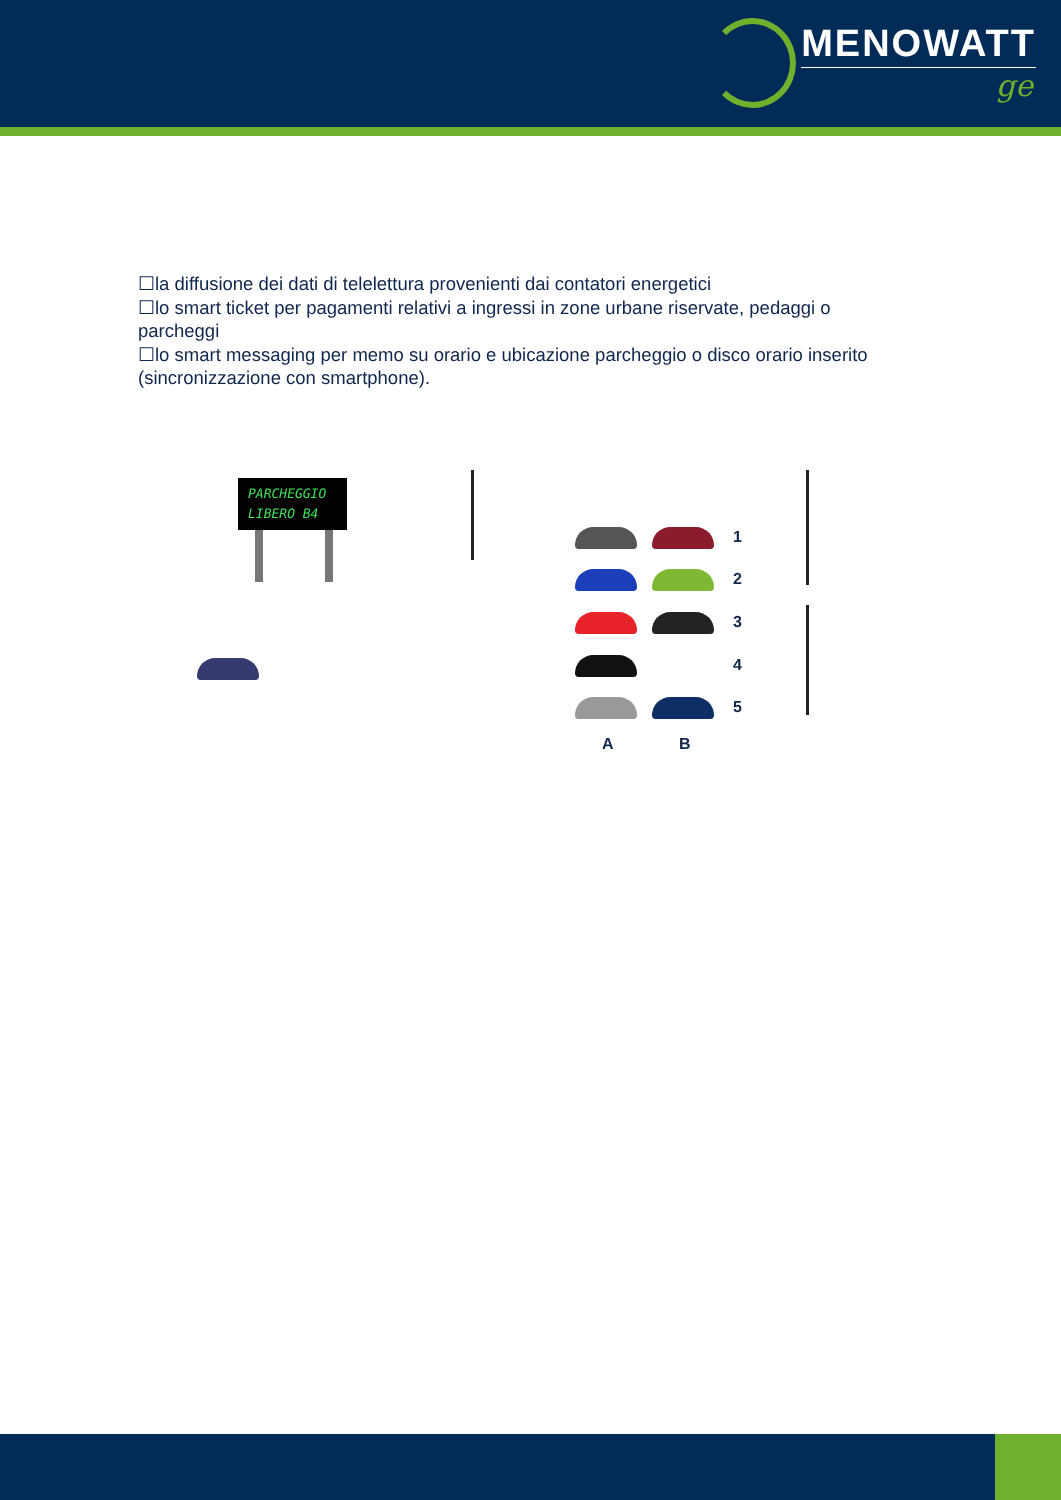MENOWATT
ge
☐la diffusione dei dati di telelettura provenienti dai contatori energetici
☐lo smart ticket per pagamenti relativi a ingressi in zone urbane riservate, pedaggi o parcheggi
☐lo smart messaging per memo su orario e ubicazione parcheggio o disco orario inserito (sincronizzazione con smartphone).
PARCHEGGIO
LIBERO B4
1
2
3
4
5
A B